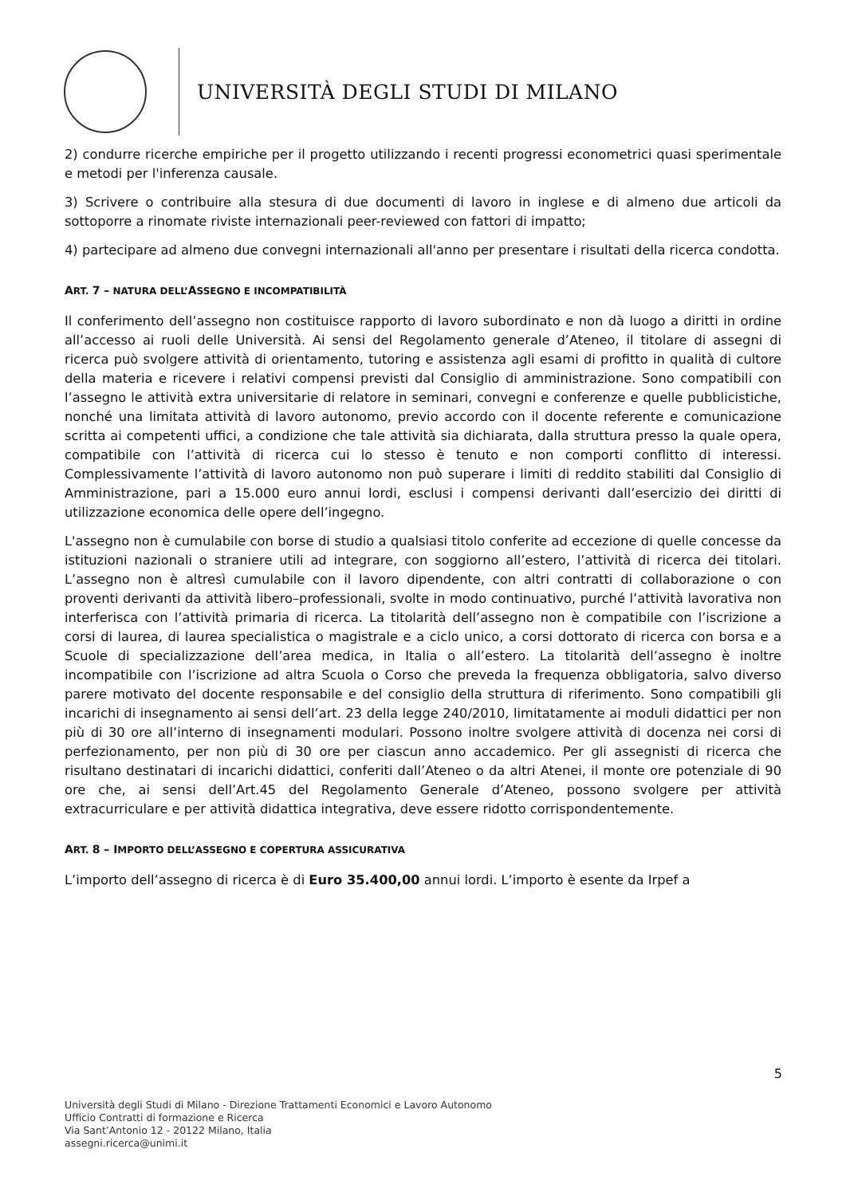UNIVERSITÀ DEGLI STUDI DI MILANO
2) condurre ricerche empiriche per il progetto utilizzando i recenti progressi econometrici quasi sperimentale e metodi per l'inferenza causale.
3) Scrivere o contribuire alla stesura di due documenti di lavoro in inglese e di almeno due articoli da sottoporre a rinomate riviste internazionali peer-reviewed con fattori di impatto;
4) partecipare ad almeno due convegni internazionali all'anno per presentare i risultati della ricerca condotta.
ART. 7 – NATURA DELL’ASSEGNO E INCOMPATIBILITÀ
Il conferimento dell’assegno non costituisce rapporto di lavoro subordinato e non dà luogo a diritti in ordine all’accesso ai ruoli delle Università. Ai sensi del Regolamento generale d’Ateneo, il titolare di assegni di ricerca può svolgere attività di orientamento, tutoring e assistenza agli esami di profitto in qualità di cultore della materia e ricevere i relativi compensi previsti dal Consiglio di amministrazione. Sono compatibili con l’assegno le attività extra universitarie di relatore in seminari, convegni e conferenze e quelle pubblicistiche, nonché una limitata attività di lavoro autonomo, previo accordo con il docente referente e comunicazione scritta ai competenti uffici, a condizione che tale attività sia dichiarata, dalla struttura presso la quale opera, compatibile con l’attività di ricerca cui lo stesso è tenuto e non comporti conflitto di interessi. Complessivamente l’attività di lavoro autonomo non può superare i limiti di reddito stabiliti dal Consiglio di Amministrazione, pari a 15.000 euro annui lordi, esclusi i compensi derivanti dall’esercizio dei diritti di utilizzazione economica delle opere dell’ingegno.
L'assegno non è cumulabile con borse di studio a qualsiasi titolo conferite ad eccezione di quelle concesse da istituzioni nazionali o straniere utili ad integrare, con soggiorno all’estero, l’attività di ricerca dei titolari. L’assegno non è altresì cumulabile con il lavoro dipendente, con altri contratti di collaborazione o con proventi derivanti da attività libero–professionali, svolte in modo continuativo, purché l’attività lavorativa non interferisca con l’attività primaria di ricerca. La titolarità dell’assegno non è compatibile con l’iscrizione a corsi di laurea, di laurea specialistica o magistrale e a ciclo unico, a corsi dottorato di ricerca con borsa e a Scuole di specializzazione dell’area medica, in Italia o all’estero. La titolarità dell’assegno è inoltre incompatibile con l’iscrizione ad altra Scuola o Corso che preveda la frequenza obbligatoria, salvo diverso parere motivato del docente responsabile e del consiglio della struttura di riferimento. Sono compatibili gli incarichi di insegnamento ai sensi dell’art. 23 della legge 240/2010, limitatamente ai moduli didattici per non più di 30 ore all’interno di insegnamenti modulari. Possono inoltre svolgere attività di docenza nei corsi di perfezionamento, per non più di 30 ore per ciascun anno accademico. Per gli assegnisti di ricerca che risultano destinatari di incarichi didattici, conferiti dall’Ateneo o da altri Atenei, il monte ore potenziale di 90 ore che, ai sensi dell’Art.45 del Regolamento Generale d’Ateneo, possono svolgere per attività extracurriculare e per attività didattica integrativa, deve essere ridotto corrispondentemente.
ART. 8 – IMPORTO DELL’ASSEGNO E COPERTURA ASSICURATIVA
L’importo dell’assegno di ricerca è di Euro 35.400,00 annui lordi. L’importo è esente da Irpef a
5
Università degli Studi di Milano - Direzione Trattamenti Economici e Lavoro Autonomo
Ufficio Contratti di formazione e Ricerca
Via Sant’Antonio 12 - 20122 Milano, Italia
assegni.ricerca@unimi.it